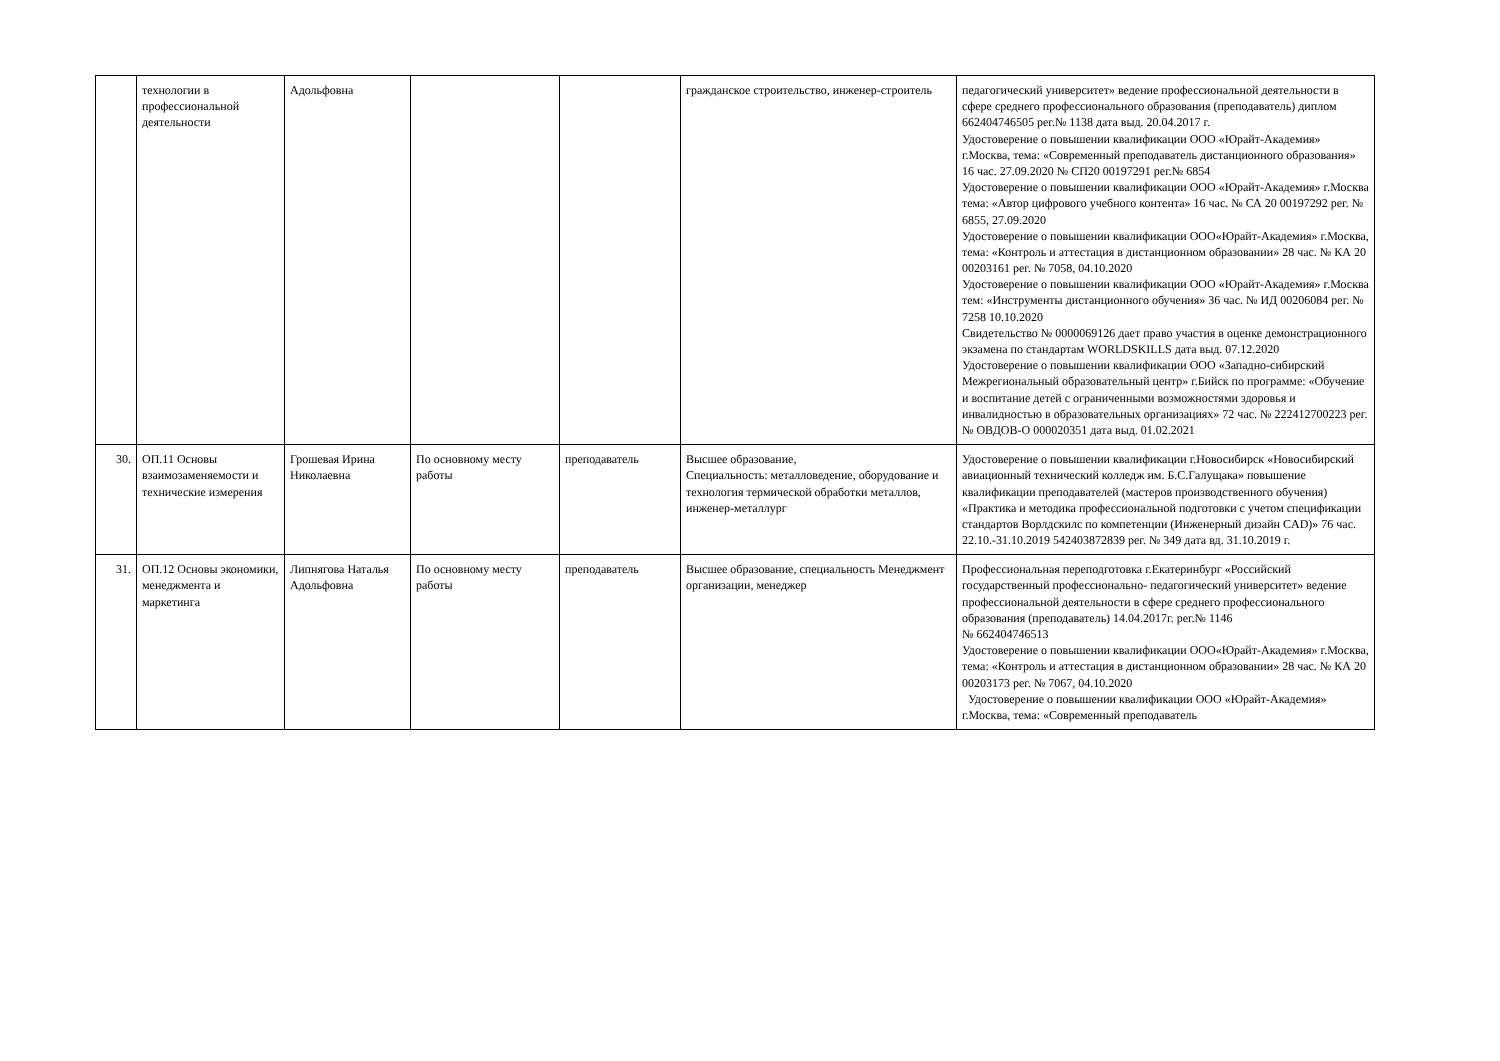| | технологии в профессиональной деятельности | Адольфовна | | | гражданское строительство, инженер-строитель | педагогический университет» ведение профессиональной деятельности в сфере среднего профессионального образования (преподаватель) диплом 662404746505 рег.№ 1138 дата выд. 20.04.2017 г. Удостоверение о повышении квалификации ООО «Юрайт-Академия» г.Москва, тема: «Современный преподаватель дистанционного образования» 16 час. 27.09.2020 № СП20 00197291 рег.№ 6854 Удостоверение о повышении квалификации ООО «Юрайт-Академия» г.Москва тема: «Автор цифрового учебного контента» 16 час. № СА 20 00197292 рег. № 6855, 27.09.2020 Удостоверение о повышении квалификации ООО«Юрайт-Академия» г.Москва, тема: «Контроль и аттестация в дистанционном образовании» 28 час. № КА 20 00203161 рег. № 7058, 04.10.2020 Удостоверение о повышении квалификации ООО «Юрайт-Академия» г.Москва тем: «Инструменты дистанционного обучения» 36 час. № ИД 00206084 рег. № 7258 10.10.2020 Свидетельство № 0000069126 дает право участия в оценке демонстрационного экзамена по стандартам WORLDSKILLS дата выд. 07.12.2020 Удостоверение о повышении квалификации ООО «Западно-сибирский Межрегиональный образовательный центр» г.Бийск по программе: «Обучение и воспитание детей с ограниченными возможностями здоровья и инвалидностью в образовательных организациях» 72 час. № 222412700223 рег. № ОВДОВ-О 000020351 дата выд. 01.02.2021 |
| 30. | ОП.11 Основы взаимозаменяемости и технические измерения | Грошевая Ирина Николаевна | По основному месту работы | преподаватель | Высшее образование, Специальность: металловедение, оборудование и технология термической обработки металлов, инженер-металлург | Удостоверение о повышении квалификации г.Новосибирск «Новосибирский авиационный технический колледж им. Б.С.Галущака» повышение квалификации преподавателей (мастеров производственного обучения) «Практика и методика профессиональной подготовки с учетом спецификации стандартов Ворлдскилс по компетенции (Инженерный дизайн CAD)» 76 час. 22.10.-31.10.2019 542403872839 рег. № 349 дата вд. 31.10.2019 г. |
| 31. | ОП.12 Основы экономики, менеджмента и маркетинга | Липнягова Наталья Адольфовна | По основному месту работы | преподаватель | Высшее образование, специальность Менеджмент организации, менеджер | Профессиональная переподготовка г.Екатеринбург «Российский государственный профессионально- педагогический университет» ведение профессиональной деятельности в сфере среднего профессионального образования (преподаватель) 14.04.2017г. рег.№ 1146 № 662404746513 Удостоверение о повышении квалификации ООО«Юрайт-Академия» г.Москва, тема: «Контроль и аттестация в дистанционном образовании» 28 час. № КА 20 00203173 рег. № 7067, 04.10.2020 Удостоверение о повышении квалификации ООО «Юрайт-Академия» г.Москва, тема: «Современный преподаватель |